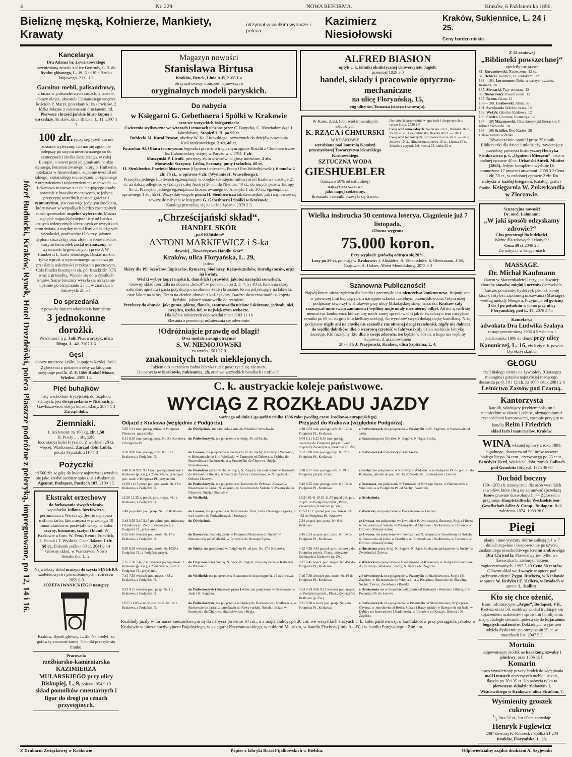4 Nr. 229. NOWA REFORMA. Kraków, 6 Października 1896.
Bieliznę męską, Kołnierze, Mankiety, Krawaty otrzymał w wielkim wyborze i poleca Kazimierz Niesiołowski Kraków, Sukiennice, L. 24 i 25.
Ceny bardzo niskie.
Józef Budnicki, Kraków, Rynek, Hotel Drezdeński, poleca Płaszcze podróżne z peleryką, impregnowane, po 12, 14 i 16.
Kancelarya
Dra Adama br. Lewartowskiego
przeniesioną została z ulicy Gertrudy, L. 2. do Rynku głównego, L. 19. Nad filią Banku krajowego. 2111 1 3
Garnitur mebli, palisandrowy,
2 lustra w palisandrowych ramach, 2 pastele, obrazy olejne, akwarela Fabiańskiego wnętrze kościoła P. Maryi, porcelany kilka serwisów, 2 łóżka żelazne z materacami drucianemi itd. Pierwsze chrześcijańskie biuro kupna i sprzedaży, Kraków, ulica Bracka, L. 11. 2097 1 3
100 złr. ręczy się, jeżeli kto nie zostanie wyleczony lub mu się zgoła nie polepszy po użyciu niezrównanego co do skuteczności środka leczniczego, w całej Europie, a nawet poza jej granicami bardzo słynnego, hematon zwanego, który p. Huitzema, aptekarza w Amsterdamie, zupełnie uwolnił od silnego, zastarzałego reumatyzmu, połączonego z otrętwieniem i wykrzywieniem w stawach. — Lekarstwo to usuwa z ciała cierpiącego osady powstałe z kwasów moczowych, tę jedyną przyczynę wszelkich postaci gościca i reumatyzmu, jest ono więc jedynym środkiem, który nawet w wypadkach bardzo zastarzałych może sprowadzić zupełne wyleczenie. Można oglądać najpochlebniejsze listy od bardzo licznych wdzięcznych uleczonych ze wszystkich stron świata, a między niemi listy od książęcych wysokości, profesorów i lekarzy, jakoteż dyplom zaszczytny oraz złote i srebrne medale, którymi ten środek został odznaczony na wystawach hygienicznych i przez J. W. Humberta I., króla włoskiego. Dostać można tylko wprost u wymienionego aptekarza po przesłaniu należytości przekazem pocztowym. Cała flaszka kosztuje 6 złr, pół flaszki złr. 3.75 wraz z przesyłką. Wysyła się do wszystkich krajów. Same broszury wysyła się na żyzenie opłatnie po otrzymaniu 25 ct. w znaczkach listowych. 20 5 1
Do sprzedania
z powodu śmierci właściciela kompletne
3 jednokonne dorożki.
Wiadomość u p. Julii Piwowarczyk, ulica Długa, L. 42. 2107 1 6
Gęsi
dobrze utuczone i żółte, kupuję w każdej ilości. Zgłoszenia z podaniem ceny za kilogram przyjmuje pod lit. Z. F. 1566 Rudolf Mosse, Wiedeń. 2095 1 2
Pięć buhajków
rasy wschodnio-fryzyjskiej, do rozpłodu zdatnych, jest do sprzedania w Nizinach, p. Gawłuszowice, stacya kolei Jaślany. 2074 1 3 Zarząd dóbr.
Ziemniaki.
I. Andersony za 100 kg. złr. 1.50
II. Piasty „ „ złr. 1.80
loco stacya kolei Frysztak. Z workiem 20 ct. więcej. Wiadomość: Zarząd dóbr Lubla, poczta Frysztak. 2110 1 3
Pożyczki
od 500 złr. w górę do kwoty najwyższej wyrabia się jako kredyt osobisty spiesznie i dyskretnie. Agentur, Budapest, Postfach 107. 2109 1 5
Ekstrakt orzechowy
do farbowania siwych włosów
wynalazku Juliana Józefowicza, perfumiarza z Warszawy. Jest to najlepsza roślinna farba, która można w przeciągu 10 minut ufarbować posiwiałe włosy na kolor czarny, brunatny, szatyn i blond. W Krakowie u firm: W. Fenz, Reim i Friedrich, J. Hanak i T. Wyskida. Cena flakonu 1 złr. 50 ct., flakonik próbne 60 ct. 2041 2 14 Główny skład: w Warszawie, Nowo Senatorska, L. 2.
Największy skład maszyn do szycia SINGERA szółenkowych i pierścieniowych i rowerów 2059 6 0
JÓZEFA IWANICKIEGO następcy
Kraków, Rynek główny, L. 25. Na kredyt, za gotówkę znacznie taniej. Cenniki przesyła się franko.
Pracownia
rzeźbiarsko-kamieniarska KAZIMIERZA MULARSKIEGO przy ulicy Biskupiej, L. 9, poleca 1954 9 10
skład pomników cmentarnych i figur do drogi po cenach przystępnych.
Magazyn nowości
Stanisława Birtusa
Kraków, Rynek, Linia A-B, 2108 1 4
otrzymał świeży transport najnowszych
oryginalnych modeli paryskich.
Do nabycia
w Księgarni G. Gebethnera i Spółki w Krakowie
oraz we wszystkich księgarniach:
Ćwiczenia stylistyczne we wzorach i tematach ułożone przez C. Bogucką, C. Niewiadomską i J. Warnkównę. Stopień I. II. po 90 ct.
Dubiecki M. Karol Prozor, oboźny W. Ks. Litewskiego, przyczynek do dziejów powstania Kościuszkowskiego. 2 złr. 40 ct.
Kraushar Al. Ofiara terroryzmu, legenda i prawda o tragicznym zgonie Rozalii z Chodkiewiczów ks. Lubomirskiej, ściętej w Paryżu w r. 1794. 1 złr.
Maszyński P. Lirnik, pierwszy zbiór utworów na głosy mieszane. 2 złr.
Morawski Szczęsny. Lecha, Sarmaty, puny i szlachta. 60 ct.
H. Sienkiewicz. Powieści historyczne (Ogniem i mieczem, Potop i Pan Wołodyjowski). 6 tomów 2 złr. 75 ct., w oprawie 4 złr. (Wydanie H. Wawelberga).
Przesyłka jednego lub dwóch egzemplarzy w obrębie dziesięcio-milowym od Krakowa kosztuje 21 ct, na dalszą odległość w Galicyi i całej Austryi 36 ct., do Niemiec 40 ct., do innych państw Europy 85 ct. Przesyłka jednego egzemplarza broszurowanego do Ameryki 1 złr. 30 ct., egzemplarza oprawnego 1 złr. 55 ct. Wszystkie wogóle pisma H. Sienkiewicza tak dawniejsze, jak i najnowsze są zawsze do nabycia w księgarni G. Gebethnera i Spółki w Krakowie.
Katalogi przesyłają się na każde żądanie 2079 2 3
„Chrześcijański skład“.
HANDEL SKÓR
„pod Kilińskim“
ANTONI MARKIEWICZ i S-ka
dawniej „Towarzystwo Handlu skór“
Kraków, ulica Floryańska, L. 29,
poleca
Skóry dla PP. Szewców, Tapicerów, Rymarzy, Siodlarzy, Rękawiczników, Introligatorów, oraz na kwiaty.
Wielki wybór kopyt męskich, damskich i prawideł, jakoteż narzędzi szewskich.
Główny skład czernidła na obuwia „Sokół“, w pudełkach po 2, 3, 4, 5 i 10 ct. Krem na skóry naturalne, apretura i pasta połyskująca na obuwie żółte i brunatne. Krem połyskujący na lakierki, oraz lakier na skóry. Krem na cienkie obuwie z koźlej skóry. Bardzo skuteczna maść na kopyta końskie, jakoteż smarowidło do rzemieni.
Przybory do obuwia, jak: guma, płótno, flanela, sznurowadła niciane i skórzane, jedwab, nici, przędza, uszka itd. w największym wyborze.
Dla Kółek rolniczych odpowiedni rabat 1103 11 16
Zlecania z prowincyi uskutecznia się odwrotnie.
!Odróżniajcie prawdę od blagi!
Dwa medale zasługi otrzymał
S. W. NIEMOJOWSKI
za wyrób 1501 27 0
znakomitych tutek nieklejonych.
Takiem odznaczeniem żadna fabryka tutek poszczycić się nie może.
Do nabycia w Krakowie, Sukiennice, 28, oraz we wszystkich handlach i trafikach.
ALFRED BIASION
optyk c. k. Kliniki okulistycznej Uniwersytetu Jagiell.
przeniósł 1929 3 0
handel, składy i pracownie optyczno-mechaniczne
na ulicę Floryańską, 15,
róg ulicy św. Tomasza (stacya tramwaju).
W Konc. Zakł. fabr. wód mineralnych sztucznych
K. RZĄCA i CHMURSKI
W KRAKOWIE
wyrabiana pod kontrolą Komisyi przemysłowej Towarzystwa lekarskiego Krakowskiego
SZTUCZNA WODA
GIESHUEBLER
(tańsza o 50% od naturalnej)
najczystsza szczawa
jako napój codzienny.
Broszurki i cenniki przesyła się franco.
Do nabycia przeważnie w aptekach i drogueryach w całym kraju. 2039 1 0
Ceny wód mineralnych: Selterska 10 ct., Bilińska 16 ct., Vichy 28 ct., Gieshüblerska, flaszka 40 ct. — 10 ct.
Ceny wód leczniczych: Bromowa mocna 28 ct. — 20 ct., Jodowa 10 ct., Hinzinczna sodowa 10 ct., Litowa 15 ct., Żelazista z pyrof. żel. mocna 25, słaba 22 ct.
Wielka insbrucka 50 centowa loterya. Ciągnienie już 7 listopada.
Główna wygrana
75.000 koron.
Przy wypłacie gotówką odtrąca się 20%.
Losy po 50 ct. polecają w Krakowie: J. Altstädter, A. Eibenschütz, S. Gleitzmann, J. M. Grajower, A. Holzer, Albert Mendelsburg. 2073 3 0
Szanowna Publiczności!
Największem nieszczęściem dla handlu i przemysłu jest nieuczciwa konkurencya. Rujnuje ona w pierwszej linii kupujących, a następnie szkodzi rzetelnym przemysłowcom. Gdym niżej podpisany otworzył w Krakowie przy ulicy Mikołajskiej sklep masarski, Kraków cały zaszczycał mnie swem zaufaniem i wędliny moje miały niezmierny odbyt. Atliści zjawili się nieuczciwi konkurenci, którzy, aby módz taniej sprzedawać (i jak to świadczą o tem rozsyłane cenniki po 60 ct. en gros kilo kiełbasy oddają), do wyrobów swych dodają mąkę kartoflaną. Niżej podpisany nigdy ani na chwilę nie zeszedł z raz obranej drogi rzetelności, nigdy nie dobiera do wędlin dobitków, dba o wzorową czystość w fabryce i cały dzień osobiście fabrykę dozoruje. Kto rozsądny, kto dba o swoje zdrowie, ten będzie wiedział, u kogo ma wędliny kupować. Z uszanowaniem
2078 3 5 J. Przyjemski. Kraków, ulica Szpitalna, L. 4.
C. k. austryackie koleje państwowe.
WYCIĄG Z ROZKŁADU JAZDY
ważnego od dnia 1-go października 1896 roku (według czasu środkowo-europejskiego).
| Odjazd z Krakowa (względnie z Podgórza). | | Przyjazd do Krakowa (względnie Podgórza). | |
| --- | --- | --- | --- |
| 5.05 5.11 rano pociąg mięsz. z Podgórza Płaszowa, przystanku | do Oświęcimia , ma tam połączenie do Wiednia i Wrocławia. | 4.38 4.53 rano pociąg osob. Nr. 12 do Podgórza Pł., Krakowa | z Podwołoczysk , ma połączenia w Przemyślu od N. Zagórza, w Rzeszowie od Jasła. |
| 6.31 6.38 rano pociąg posp. Nr. 3 z Krakowa, z Podgórza Pł. | do Podwołoczysk , ma połączenie w Podg. Pł. od Suchy. | 6.04 6.11 6.22 6.36 rano pociąg osobowy do Podgórza przyst., Płasz., mięszany Zwierzyńca, Krakowa (p. Zw.) | z Buczacza przez Chyrów, N. Zagórz, N. Sącz, Suchą. |
| 8.50 9.00 rano pociąg osob. Nr. 15 z Krakowa, z Podgórza Pł. | do Lwowa , ma połączenia w Podgórzu Pł. do Suchy, Kalwaryi i Wadowic, w Bierzanowie do i od Wieliczki, w Tarnowie od Orłowa, w Dębicy do Rozwadowa i Nadbrzezia, a w Przemyślu do Chyrowa, Stryja i Stanisławowa. | 6.52 7.00 rano pociąg posp. Nr. 2 do Podgórza Pł., Krakowa | z Podwołoczysk i Suczawy przez Lwów. |
| 8.40 8.54 9.05 9.11 rano pociąg mięszany z Krakowa (p. Zw.), z Zwierzyńca, przed poł. poc. osob. z Podgórza Pł., przystanku | do Husiatyna przez Suchą, N. Sącz, N. Zagórz; ma połączenia w Kalwaryi do Wadowic i Bielska, w Suchy do Żywca i Zwardonia, w N. Sączu do Orłowa i Koszyc. | 8.30 8.37 rano pociąg osob. 1019 do Podgórza przyst., Płasz. | z Suchy ; ma połączenia: w Kalwaryi z Wadowic, a w Podgórzu Pł. do poc. 18 do Krakowa, jakoteż do poc. Nr. 15 do Wieliczki, Rozwadowa i Lwowa. |
| 11.00 11.15 przed poł. poc. osob. Nr. 13 z Krakowa, z Podgórza Pł. | do Podwołoczysk , ma połączenia w Tarnowie do Orłowa i Koszyc, w Rzeszowie do Jasła i N. Zagórza, w Jarosławiu do Sokala, w Przemyślu do Chyrowa, Stryja i Stanisław. | 8.42 8.55 rano pociąg osob. Nr. 18 do Podgórza Pł., Krakowa | z Rzeszowa , ma połączenie w Tarnowie od Nowego Sącza, w Bierzanowie z Wieliczki, a w Podgórzu Pł. od Suchy i Wadowic. |
| 12.20 12.35 w połud. poc. mięsz. 461 z Krakowa, z Podgórza Pł. | do Wieliczki. | 10.34 10.41 10.51 11.05 przed poł. poc. mięsz. do Podgórza przyst., Płasz., Zwierzyńca, Krakowa (p. Zw.) | z Oświęcimia. |
| 2.49 po połud. poc. posp. Nr. 5 z Krakowa | do Lwowa ; ma połączenie w Tarnowie do Stróż, Jasła i Nowego Zagórza, a we Lwowie do Podwołoczysk i Suczawy. | 10.59 11.15 przed poł. poc. mięsz. Nr. 462 do Podgórza Pł., Krakowa | z Wieliczki , ma połączenie w Bierzanowie do Lwowa. |
| 2.48 3.03 3.10 3.16 po połud. poc. mieszany z Krakowa (p. Zw.), z Zwierzyńca, z Podgórza Pł., przystanku | do Oświęcimia. | 2.24 po poł. poc. posp. Nr. 6 do Krakowa | ze Lwowa , ma połączenie we Lwowie z Podwołoczysk, Suczawy, Stryja i Bełza, w Jarosławiu od Sokala, w Przemyślu od Chyrowa i Nadbrzezia, w Tarnowie od Orłowa i Mszany dolnej. |
| 6.35 6.45 wieczór poc. osob. Nr. 17 z Krakowa, z Podgórza Pł. | do Rzeszowa , ma połączenie w Podgórzu Płaszowie do Suchy, w Bierzanowie od Wieliczki, w Tarnowie do Nowego Sącza. | 2.45 2.53 po poł. poc. osob. Nr. 14 do Podgórza Pł., Krakowa. | ze Lwowa , ma połączenie w Przemyślu od N. Zagórza, w Jarosławiu od Sokala, w Rzeszowie od Jasła, w Dembicy od Rozwadowa i Nadbrzezia, w Tarnowie od Orłowa i Mszany dolnej. |
| 6.50 6.56 wieczór poc. osob. Nr. 1020 z Podgórza Pł., z Podgórza przyst. | do Suchy ; ma połączenie w Podgórzu Pł. od poc. Nr. 17 z Krakowa. | 4.12 4.28 4.42 po poł. poc. osobowy do Podgórza przyst., Płasz., mięszany Zwierzyńca, Krakowa (p. Zw.) | z Husiatyna przez Stryj, N. Zagórz, N. Sącz, Suchą; ma połączenie: w Suchy do Zwardonia i Żywca. |
| 7.15 7.30 7.40 7.46 wieczór pociąg mięsz. z Krakowa (p. Zw.), z Zwierzyńca, osob. z Podgórza Pł., przystanku | do Chyrowa przez Suchą, N. Sącz, N. Zagórz, ma połączenia w Kalwaryi do Wadowic. | 6.27 6.45 wiecz. poc. mięsz. Nr. 464 do Podgórza Pł., Krakowa | z Wieliczki ma połączenie w Bierzanowie od Rzeszowa, w Podgórzu-Płaszowie do Kalwaryi, Wadowic, Suchy, N. Sącza i N. Zagórza. |
| 7.45 7.58 wieczór poc. mięsz. 463 z Krakowa, z Podgórza Pł. | do Wieliczki ; ma połączenie w Bierzanowie do pociągu Nr. 16 ze Lwowa. | 7.16 7.30 wieczór poc. osob. Nr. 16 do Podgórza Pł., Krakowa | z Podwołoczysk , ma połączenie w Przemyślu od Stanisławowa, Stryja i N. Zagórza, w Bierzanowie do Wieliczki, a w Podgórzu Płaszowie do Skawiny, Suchy, Żywca, Zwardonia i Bielska. |
| 9.23 9.15 wieczór poc. posp. Nr. 1 z Krakowa, z Podgórza Pł. | do Podwołoczysk i Suczawy przez Lwów , ma połączenie w Rzeszowie do Jasła i N. Zagórza. | 8.53 8.59 9.08 9.22 wieczór poc. mięsz. do Podgórza przyst., Płasz., Zwierzyńca, Krakowa (p. Zw.) | z Oświęcimia ma w Skawinie połączenie od Kalwaryi i Wadowic i Białej, a w Podgórzu Pł. do Lwowa. |
| 10.55 11.05 w nocy poc. osob. Nr. 11 z Krakowa, z Podgórza Pł. | do Podwołoczysk , ma połączenie w Dębicy do Rozwadowa i Nadbrzezia, w Rzeszowie do Jasła; w Jarosławiu do Rawy ruskiej, Sokala i Bełza; w Przemyślu do Chyrowa, Stanisławowa i Stryja. | 9.31 9.38 w nocy poc. posp. Nr. 4 do Podgórza Pł., Krakowa | z Podwołoczysk , ma połączenia: w Przemyślu od Stanisławowa, Stryja przez Chyrów, w Jarosławiu od Bełza, Sokala i Rawy ruskiej w Rzeszowie od Jasła, w Dębicy od Rozwadowa i Nadbrzezia, w Tarnowie od Koszyc, Orłowa i N. Zagórza. |
Rozkłady jazdy w formacie kieszonkowym są do nabycia po cenie 10 cnt., a z mapą Galicyi po 20 cnt. we wszystkich stacyach c. k. kolei państwowej, u konduktorów przy pociągach, jakoteż w Krakowie w biurze spedycyjnem Bujańskiego, w księgarni Krzyżanowskiego, w cukierni Maurizio, w handlu Fischera (linia A—B) i w handlu Porębskiego i Zimlera.
Z 12-centowej
„Biblioteki powszechnej“
opuściły już prasę:
81. Korzeniowski. Narzeczone. 12 ct.
82. Dębicki. Iwonicz, z 6 widokami. 12
183—184. Lermontow. Bohater naszych czasów. Romans. 24
185. Słowacki. Trzy poemata. 12
86. Niemcewicz Powrót posła. 12
187. Byron. Giaur. 12
188—190. Grabowski. Alina. 36
191. Syrokomla Szkolne czasy. 12
192. Wężyk. Okolice Krakowa. 12
193. Fredro. Ciotunia. Komedya. 12
194—195 Mazanowski. Charakterystyki literackie: I. Juliusz Słowacki. 24
196—198 Schiller. Don Karlos. 36
Dalsze tomiki w druku.
Równocześnie opuścił prasę 25 tomik Biblioteczki dla dzieci i młodzieży, zawierający przeróbkę powieści historycznej Henryka Sienkiewicza p. t. „Ogniem i Mieczem“, cena w pięknej oprawie 40 ct. Urbański Aureli. Miatież (1863). Jedyne kompletne wydanie IV. pomnożone 17 nowemi utworami. 2008 3 3 Cena 1 złr. 50 ct., w ozdobnej oprawie 2 złr. Do nabycia w każdej księgarni. Katalogi gratis i franko. Księgarnia W. Zukerkandla w Złoczowie.
Senzacyjna nowość!
Dr. med. Lahmann:
„W jaki sposób odzyskamy zdrowie?“
Głos przestrogi do ludzkości.
Ważne dla zdrowych i chorych!
Cena 30 ct 2046 2 5
Do nabycia w księgarniach
MASSAGE.
Dr. Michał Kaufmann
(latem w Maryenbadzie) leczy, jak dawniej: choroby stawów, mięśni i nerwów (nerwobóle, kurcze, porażenie, hysteryę), jakoteż atonię kiszek i otyłość zapomocą masowania (Massage), według metody Mezgera. Przyjmuje od godziny 3 do 4 po południu w domu przy ulicy Floryańskiej, pod L. 47. 2076 3 45
Kancelarya
adwokata Dra Ludwika Szalaya
zostaje przeniesioną 2066 4 5 z dniem 1 października 1896 do domu przy ulicy Kanoniczej, L. 16, vis à vis c. k. powiat. Dyrekcyi skarbu.
GŁOGU
czyli białego ciernia na żywopłoty (Crataegus monogina) gatunku najszybciej rosnącego, dostarcza po 8, 10 i 12 złr. za 1000 sztuk 2081 2 6
Leśnictwo Zassów pod Czarną.
Kantorzysta
katolik, władający językiem polskim i niemieckim w słowie i piśmie, obznajomiony z czynnościami kantorowemi, zostanie przyjęty w handlu Reim i Friedrich
skład farb i materyałów, Kraków.
WINA własnej uprawy z roku 1893, łagodnego, dostarcza od 56 litrów wzwyż: białego litr po 24 cent., czerwonego po 28 cent., Benedykt Hertl, właściciel dóbr, zamek Golitsch pod Gonobitz (Styrya). 1875 46 60
Dochód boczny
150—200 złr. miesięcznie dla osób wszelkich zawodów, które chcą się zajmować sprzedażą losów prawnie dozwolonych. — Zgłoszenia przyjmuje Hauptstädtische Wechselstuben-Gesellschaft Adler & Comp., Budapest. Rok założenia 1874. 1989 28 0
Piegi
plamy i inne wyrzuty skórne znikają już w 7 dniach zupełnie i bezpowrotnie po użyciu znakomitego nieszkodliwego kremu ambrowego Dra Christoffa. Prawdziwy jest tylko we flaszeczkach, zielonym lakiem zapieczętowanych. 1997 5 10 Cena 80 centów. Główny skład we Lwowie w aptece pod „srebrnym orłem“ Zygm. Ruckera, w Krakowie w aptece W. Redyka i E. Heliera, w Brodach w aptece L. Kallira.
Kto się chce ożenić,
Biuro informacyjne „Argus“, Budapest, VII., Kertész-utcza 50, osobliwy zakład trudniący się kojarzeniem małżeństw i sprawami familijnemi, mając rozległe stosunki, poleca się do kojarzenia bogatych małżeństw. Dokładnych wyjaśnień udziela dyskretnie po otrzymaniu 25 ct. w znaczkach list. 2047 5 5
Mortuin
najpewniejszy środek na karakony, szwaby i pluskwy, orax 1506 15 0
Komarin
nowo wynaleziony pewny środek do wytępiania moli i muszek niszczących meble i suknie, flaszka po 20 i 35 ct. Do nabycia tylko w pierwszym składzie ziołowym J. Wiśniewskiego w Krakowie, ulica Stradom, 7.
Wyśmienity groszek cukrowy
1/2 litra 32 ct., litr 60 ct. sprzedaje
Henryk Fuglewicz
2087 dawniej K. Knoreck i Spółka 21 200
Kraków, Floryańska, L. 23.
Z Drukarni Związkowej w Krakowie Papier z fabryki Braci Fijałkowskich w Bielsku. Odpowiedzialny zządca drukarni A. Szyjewski